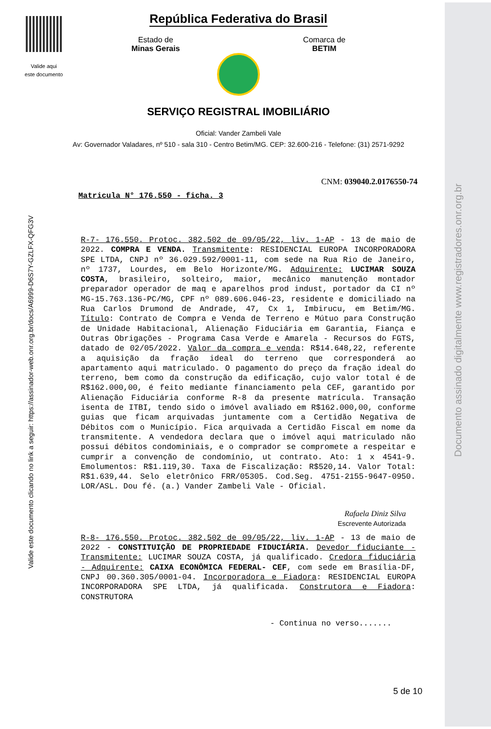Valide aqui
este documento
República Federativa do Brasil
Estado de
Minas Gerais
Comarca de
BETIM
SERVIÇO REGISTRAL IMOBILIÁRIO
Oficial: Vander Zambeli Vale
Av: Governador Valadares, nº 510 - sala 310 - Centro Betim/MG. CEP: 32.600-216 - Telefone: (31) 2571-9292
Valide este documento clicando no link a seguir: https://assinador-web.onr.org.br/docs/A6999-D6S7Y-GZLFX-QFG3V
Documento assinado digitalmente www.registradores.onr.org.br
CNM: 039040.2.0176550-74
Matricula N° 176.550 - ficha. 3
R-7- 176.550. Protoc. 382.502 de 09/05/22, liv. 1-AP - 13 de maio de 2022. COMPRA E VENDA. Transmitente: RESIDENCIAL EUROPA INCORPORADORA SPE LTDA, CNPJ nº 36.029.592/0001-11, com sede na Rua Rio de Janeiro, nº 1737, Lourdes, em Belo Horizonte/MG. Adquirente: LUCIMAR SOUZA COSTA, brasileiro, solteiro, maior, mecânico manutenção montador preparador operador de maq e aparelhos prod indust, portador da CI nº MG-15.763.136-PC/MG, CPF nº 089.606.046-23, residente e domiciliado na Rua Carlos Drumond de Andrade, 47, Cx 1, Imbirucu, em Betim/MG. Título: Contrato de Compra e Venda de Terreno e Mútuo para Construção de Unidade Habitacional, Alienação Fiduciária em Garantia, Fiança e Outras Obrigações - Programa Casa Verde e Amarela - Recursos do FGTS, datado de 02/05/2022. Valor da compra e venda: R$14.648,22, referente a aquisição da fração ideal do terreno que corresponderá ao apartamento aqui matriculado. O pagamento do preço da fração ideal do terreno, bem como da construção da edificação, cujo valor total é de R$162.000,00, é feito mediante financiamento pela CEF, garantido por Alienação Fiduciária conforme R-8 da presente matrícula. Transação isenta de ITBI, tendo sido o imóvel avaliado em R$162.000,00, conforme guias que ficam arquivadas juntamente com a Certidão Negativa de Débitos com o Município. Fica arquivada a Certidão Fiscal em nome da transmitente. A vendedora declara que o imóvel aqui matriculado não possui débitos condominiais, e o comprador se compromete a respeitar e cumprir a convenção de condomínio, ut contrato. Ato: 1 x 4541-9. Emolumentos: R$1.119,30. Taxa de Fiscalização: R$520,14. Valor Total: R$1.639,44. Selo eletrônico FRR/05305. Cod.Seg. 4751-2155-9647-0950. LOR/ASL. Dou fé. (a.) Vander Zambeli Vale - Oficial.
Rafaela Diniz Silva
Escrevente Autorizada
R-8- 176.550. Protoc. 382.502 de 09/05/22, liv. 1-AP - 13 de maio de 2022 - CONSTITUIÇÃO DE PROPRIEDADE FIDUCIÁRIA. Devedor fiduciante - Transmitente: LUCIMAR SOUZA COSTA, já qualificado. Credora fiduciária - Adquirente: CAIXA ECONÔMICA FEDERAL- CEF, com sede em Brasília-DF, CNPJ 00.360.305/0001-04. Incorporadora e Fiadora: RESIDENCIAL EUROPA INCORPORADORA SPE LTDA, já qualificada. Construtora e Fiadora: CONSTRUTORA
- Continua no verso.......
5 de 10